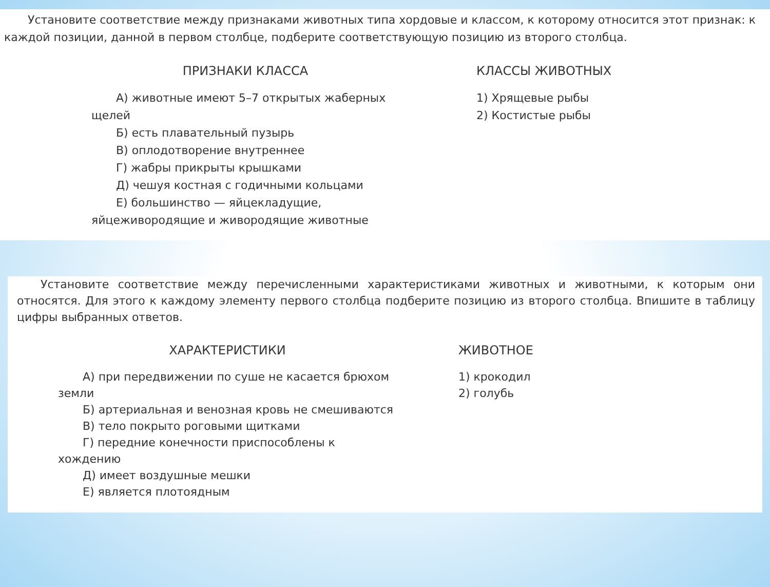Установите соответствие между признаками животных типа хордовые и классом, к которому относится этот признак: к каждой позиции, данной в первом столбце, подберите соответствующую позицию из второго столбца.
ПРИЗНАКИ КЛАССА
А) животные имеют 5–7 открытых жаберных щелей
Б) есть плавательный пузырь
В) оплодотворение внутреннее
Г) жабры прикрыты крышками
Д) чешуя костная с годичными кольцами
Е) большинство — яйцекладущие, яйцеживородящие и живородящие животные
КЛАССЫ ЖИВОТНЫХ
1) Хрящевые рыбы
2) Костистые рыбы
Установите соответствие между перечисленными характеристиками животных и животными, к которым они относятся. Для этого к каждому элементу первого столбца подберите позицию из второго столбца. Впишите в таблицу цифры выбранных ответов.
ХАРАКТЕРИСТИКИ
А) при передвижении по суше не касается брюхом земли
Б) артериальная и венозная кровь не смешиваются
В) тело покрыто роговыми щитками
Г) передние конечности приспособлены к хождению
Д) имеет воздушные мешки
Е) является плотоядным
ЖИВОТНОЕ
1) крокодил
2) голубь